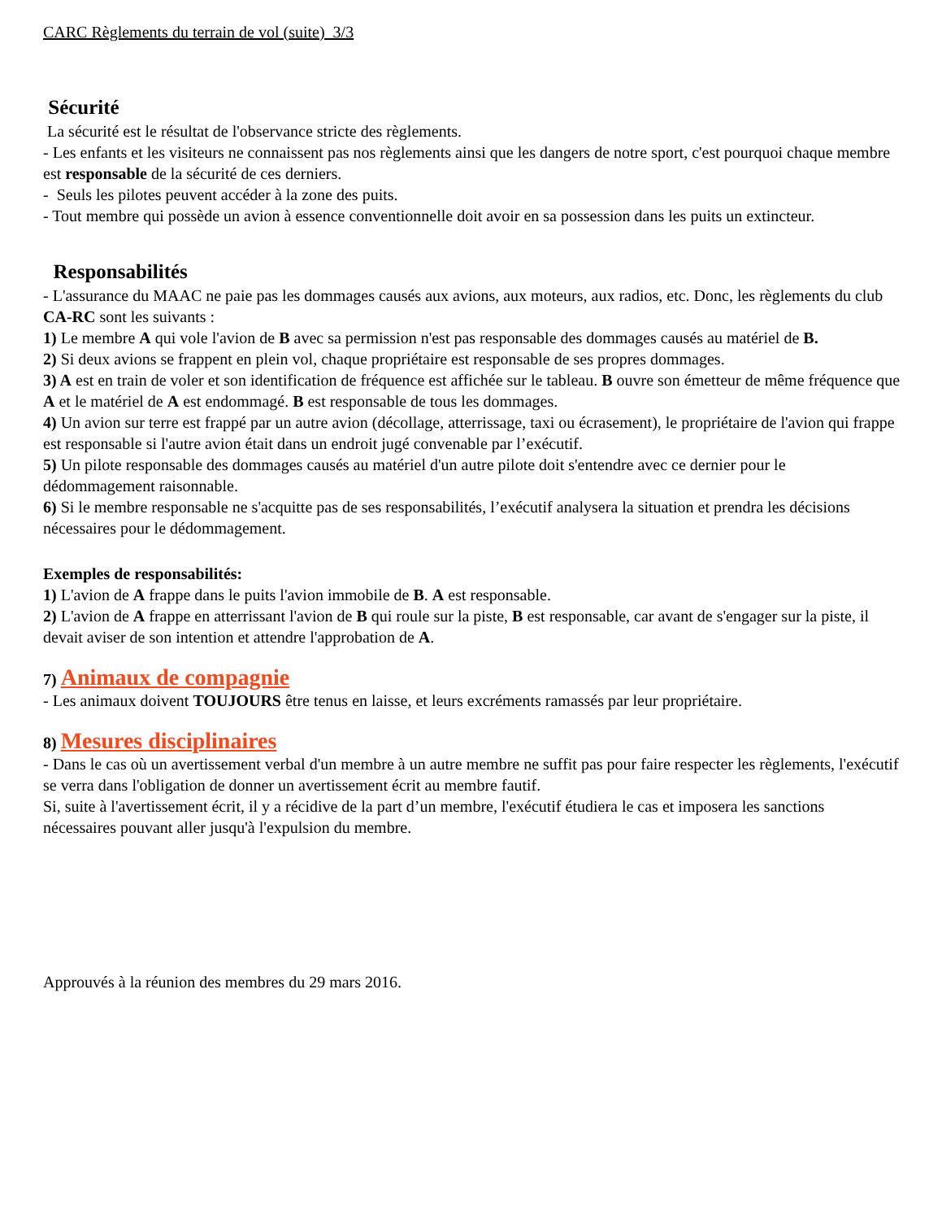CARC Règlements du terrain de vol (suite) 3/3
Sécurité
La sécurité est le résultat de l'observance stricte des règlements.
- Les enfants et les visiteurs ne connaissent pas nos règlements ainsi que les dangers de notre sport, c'est pourquoi chaque membre est responsable de la sécurité de ces derniers.
- Seuls les pilotes peuvent accéder à la zone des puits.
- Tout membre qui possède un avion à essence conventionnelle doit avoir en sa possession dans les puits un extincteur.
Responsabilités
- L'assurance du MAAC ne paie pas les dommages causés aux avions, aux moteurs, aux radios, etc. Donc, les règlements du club CA-RC sont les suivants :
1) Le membre A qui vole l'avion de B avec sa permission n'est pas responsable des dommages causés au matériel de B.
2) Si deux avions se frappent en plein vol, chaque propriétaire est responsable de ses propres dommages.
3) A est en train de voler et son identification de fréquence est affichée sur le tableau. B ouvre son émetteur de même fréquence que A et le matériel de A est endommagé. B est responsable de tous les dommages.
4) Un avion sur terre est frappé par un autre avion (décollage, atterrissage, taxi ou écrasement), le propriétaire de l'avion qui frappe est responsable si l'autre avion était dans un endroit jugé convenable par l’exécutif.
5) Un pilote responsable des dommages causés au matériel d'un autre pilote doit s'entendre avec ce dernier pour le dédommagement raisonnable.
6) Si le membre responsable ne s'acquitte pas de ses responsabilités, l’exécutif analysera la situation et prendra les décisions nécessaires pour le dédommagement.
Exemples de responsabilités:
1) L'avion de A frappe dans le puits l'avion immobile de B. A est responsable.
2) L'avion de A frappe en atterrissant l'avion de B qui roule sur la piste, B est responsable, car avant de s'engager sur la piste, il devait aviser de son intention et attendre l'approbation de A.
7) Animaux de compagnie
- Les animaux doivent TOUJOURS être tenus en laisse, et leurs excréments ramassés par leur propriétaire.
8) Mesures disciplinaires
- Dans le cas où un avertissement verbal d'un membre à un autre membre ne suffit pas pour faire respecter les règlements, l'exécutif se verra dans l'obligation de donner un avertissement écrit au membre fautif.
Si, suite à l'avertissement écrit, il y a récidive de la part d’un membre, l'exécutif étudiera le cas et imposera les sanctions nécessaires pouvant aller jusqu'à l'expulsion du membre.
Approuvés à la réunion des membres du 29 mars 2016.